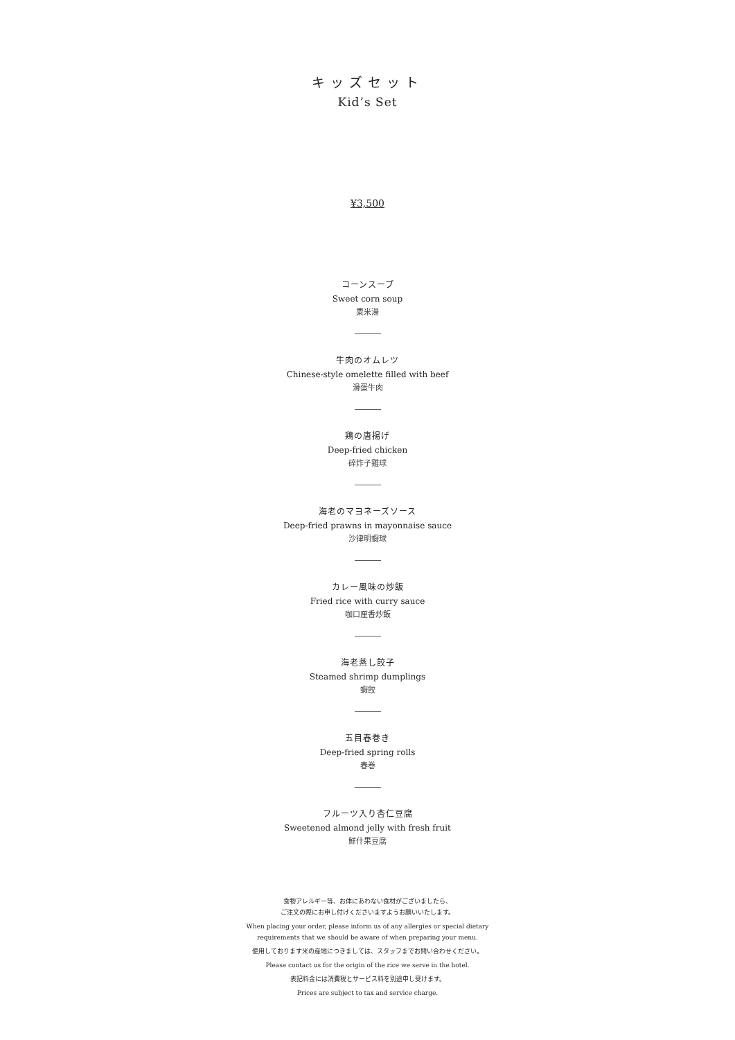キッズセット
Kid’s Set
¥3,500
コーンスープ
Sweet corn soup
粟米湯
牛肉のオムレツ
Chinese-style omelette filled with beef
滑蛋牛肉
鶏の唐揚げ
Deep-fried chicken
碎炸子雞球
海老のマヨネーズソース
Deep-fried prawns in mayonnaise sauce
沙律明蝦球
カレー風味の炒飯
Fried rice with curry sauce
咖口厘香炒飯
海老蒸し餃子
Steamed shrimp dumplings
蝦餃
五目春巻き
Deep-fried spring rolls
春巻
フルーツ入り杏仁豆腐
Sweetened almond jelly with fresh fruit
鮮什果豆腐
食物アレルギー等、お体にあわない食材がございましたら、
ご注文の際にお申し付けくださいますようお願いいたします。
When placing your order, please inform us of any allergies or special dietary
requirements that we should be aware of when preparing your menu.
使用しております米の産地につきましては、スタッフまでお問い合わせください。
Please contact us for the origin of the rice we serve in the hotel.
表記料金には消費税とサービス料を別途申し受けます。
Prices are subject to tax and service charge.